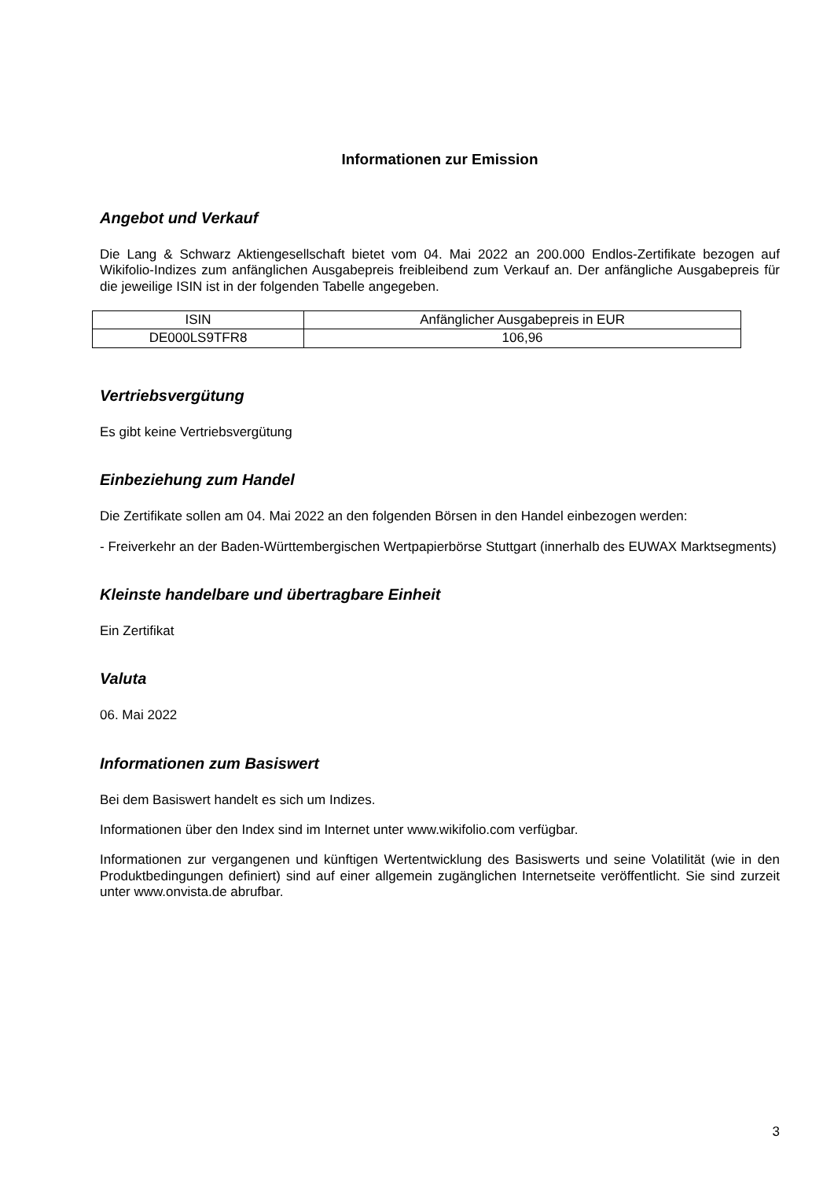Informationen zur Emission
Angebot und Verkauf
Die Lang & Schwarz Aktiengesellschaft bietet vom 04. Mai 2022 an 200.000 Endlos-Zertifikate bezogen auf Wikifolio-Indizes zum anfänglichen Ausgabepreis freibleibend zum Verkauf an. Der anfängliche Ausgabepreis für die jeweilige ISIN ist in der folgenden Tabelle angegeben.
| ISIN | Anfänglicher Ausgabepreis in EUR |
| --- | --- |
| DE000LS9TFR8 | 106,96 |
Vertriebsvergütung
Es gibt keine Vertriebsvergütung
Einbeziehung zum Handel
Die Zertifikate sollen am 04. Mai 2022 an den folgenden Börsen in den Handel einbezogen werden:
- Freiverkehr an der Baden-Württembergischen Wertpapierbörse Stuttgart (innerhalb des EUWAX Marktsegments)
Kleinste handelbare und übertragbare Einheit
Ein Zertifikat
Valuta
06. Mai 2022
Informationen zum Basiswert
Bei dem Basiswert handelt es sich um Indizes.
Informationen über den Index sind im Internet unter www.wikifolio.com verfügbar.
Informationen zur vergangenen und künftigen Wertentwicklung des Basiswerts und seine Volatilität (wie in den Produktbedingungen definiert) sind auf einer allgemein zugänglichen Internetseite veröffentlicht. Sie sind zurzeit unter www.onvista.de abrufbar.
3